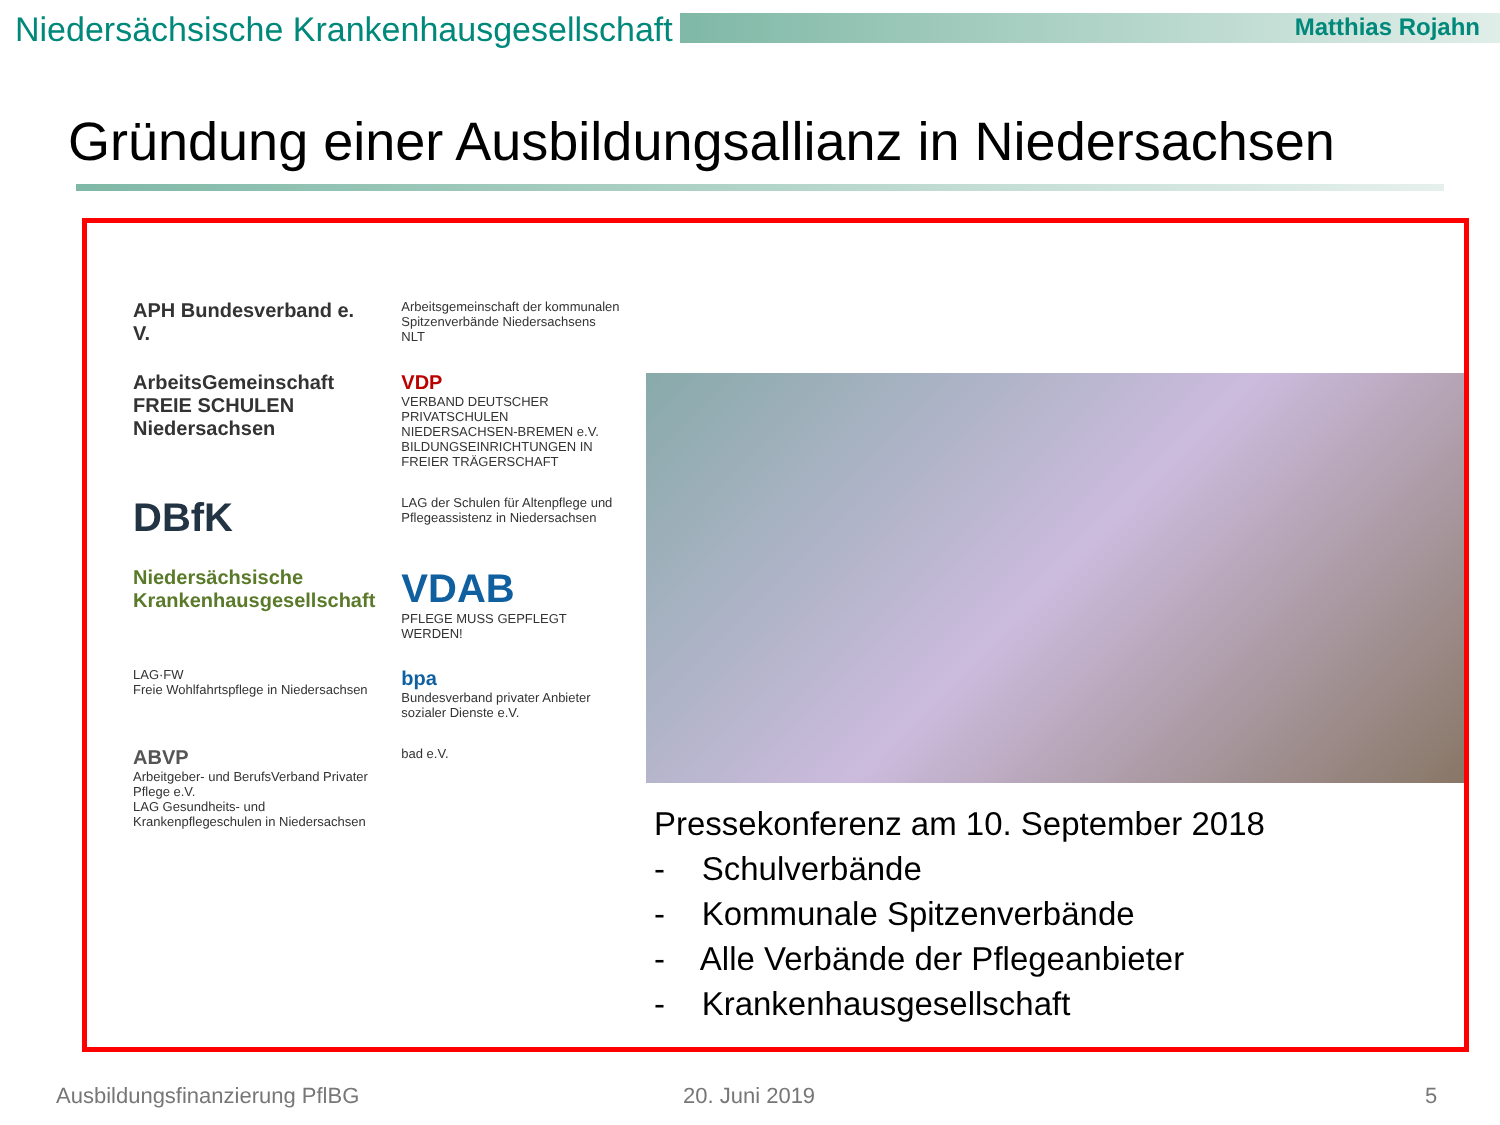Niedersächsische Krankenhausgesellschaft
Matthias Rojahn
Gründung einer Ausbildungsallianz in Niedersachsen
APH Bundesverband e. V.
Arbeitsgemeinschaft der kommunalen Spitzenverbände Niedersachsens NLT
ArbeitsGemeinschaft FREIE SCHULEN Niedersachsen
VDP
VERBAND DEUTSCHER PRIVATSCHULEN NIEDERSACHSEN-BREMEN e.V.
BILDUNGSEINRICHTUNGEN IN FREIER TRÄGERSCHAFT
DBfK
LAG der Schulen für Altenpflege und Pflegeassistenz in Niedersachsen
Niedersächsische Krankenhausgesellschaft
VDAB
PFLEGE MUSS GEPFLEGT WERDEN!
LAG·FW
Freie Wohlfahrtspflege in Niedersachsen
bpa
Bundesverband privater Anbieter sozialer Dienste e.V.
ABVP
Arbeitgeber- und BerufsVerband Privater Pflege e.V.
LAG Gesundheits- und Krankenpflegeschulen in Niedersachsen
bad e.V.
Pressekonferenz am 10. September 2018
- Schulverbände
- Kommunale Spitzenverbände
- Alle Verbände der Pflegeanbieter
- Krankenhausgesellschaft
Ausbildungsfinanzierung PflBG 20. Juni 2019 5